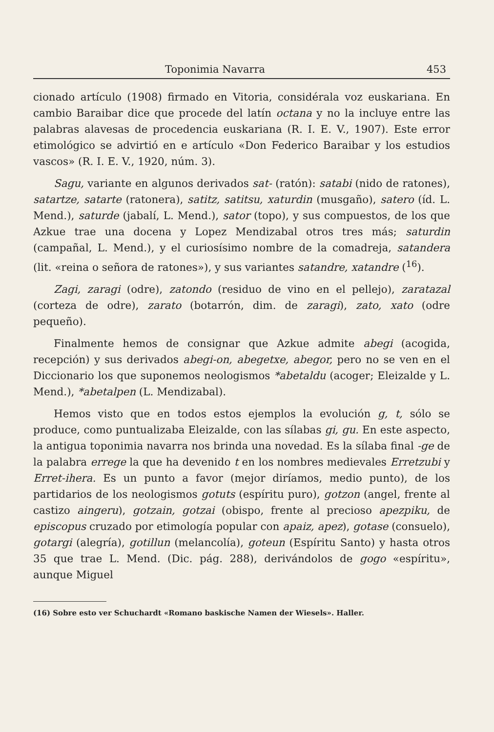Toponimia Navarra 453
cionado artículo (1908) firmado en Vitoria, considérala voz euskariana. En cambio Baraibar dice que procede del latín octana y no la incluye entre las palabras alavesas de procedencia euskariana (R. I. E. V., 1907). Este error etimológico se advirtió en e artículo «Don Federico Baraibar y los estudios vascos» (R. I. E. V., 1920, núm. 3).
Sagu, variante en algunos derivados sat- (ratón): satabi (nido de ratones), satartze, satarte (ratonera), satitz, satitsu, xaturdin (musgaño), satero (íd. L. Mend.), saturde (jabalí, L. Mend.), sator (topo), y sus compuestos, de los que Azkue trae una docena y Lopez Mendizabal otros tres más; saturdin (campañal, L. Mend.), y el curiosísimo nombre de la comadreja, satandera (lit. «reina o señora de ratones»), y sus variantes satandre, xatandre (<sup>16</sup>).
Zagi, zaragi (odre), zatondo (residuo de vino en el pellejo), zaratazal (corteza de odre), zarato (botarrón, dim. de zaragi), zato, xato (odre pequeño).
Finalmente hemos de consignar que Azkue admite abegi (acogida, recepción) y sus derivados abegi-on, abegetxe, abegor, pero no se ven en el Diccionario los que suponemos neologismos *abetaldu (acoger; Eleizalde y L. Mend.), *abetalpen (L. Mendizabal).
Hemos visto que en todos estos ejemplos la evolución g, t, sólo se produce, como puntualizaba Eleizalde, con las sílabas gi, gu. En este aspecto, la antigua toponimia navarra nos brinda una novedad. Es la sílaba final -ge de la palabra errege la que ha devenido t en los nombres medievales Erretzubi y Erret-ihera. Es un punto a favor (mejor diríamos, medio punto), de los partidarios de los neologismos gotuts (espíritu puro), gotzon (angel, frente al castizo aingeru), gotzain, gotzai (obispo, frente al precioso apezpiku, de episcopus cruzado por etimología popular con apaiz, apez), gotase (consuelo), gotargi (alegría), gotillun (melancolía), goteun (Espíritu Santo) y hasta otros 35 que trae L. Mend. (Dic. pág. 288), derivándolos de gogo «espíritu», aunque Miguel
(16) Sobre esto ver Schuchardt «Romano baskische Namen der Wiesels». Haller.